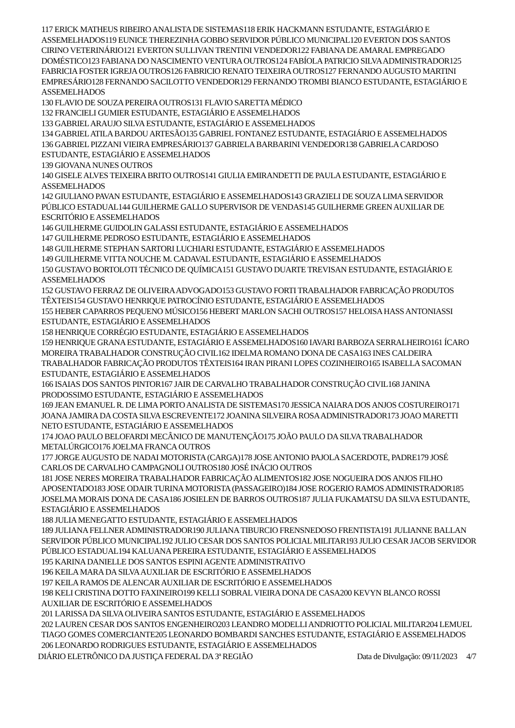117 ERICK MATHEUS RIBEIRO ANALISTA DE SISTEMAS118 ERIK HACKMANN ESTUDANTE, ESTAGIÁRIO E ASSEMELHADOS119 EUNICE THEREZINHA GOBBO SERVIDOR PÚBLICO MUNICIPAL120 EVERTON DOS SANTOS CIRINO VETERINÁRIO121 EVERTON SULLIVAN TRENTINI VENDEDOR122 FABIANA DE AMARAL EMPREGADO DOMÉSTICO123 FABIANA DO NASCIMENTO VENTURA OUTROS124 FABÍOLA PATRICIO SILVA ADMINISTRADOR125 FABRICIA FOSTER IGREJA OUTROS126 FABRICIO RENATO TEIXEIRA OUTROS127 FERNANDO AUGUSTO MARTINI EMPRESÁRIO128 FERNANDO SACILOTTO VENDEDOR129 FERNANDO TROMBI BIANCO ESTUDANTE, ESTAGIÁRIO E ASSEMELHADOS
130 FLAVIO DE SOUZA PEREIRA OUTROS131 FLAVIO SARETTA MÉDICO
132 FRANCIELI GUMIER ESTUDANTE, ESTAGIÁRIO E ASSEMELHADOS
133 GABRIEL ARAUJO SILVA ESTUDANTE, ESTAGIÁRIO E ASSEMELHADOS
134 GABRIEL ATILA BARDOU ARTESÃO135 GABRIEL FONTANEZ ESTUDANTE, ESTAGIÁRIO E ASSEMELHADOS
136 GABRIEL PIZZANI VIEIRA EMPRESÁRIO137 GABRIELA BARBARINI VENDEDOR138 GABRIELA CARDOSO ESTUDANTE, ESTAGIÁRIO E ASSEMELHADOS
139 GIOVANA NUNES OUTROS
140 GISELE ALVES TEIXEIRA BRITO OUTROS141 GIULIA EMIRANDETTI DE PAULA ESTUDANTE, ESTAGIÁRIO E ASSEMELHADOS
142 GIULIANO PAVAN ESTUDANTE, ESTAGIÁRIO E ASSEMELHADOS143 GRAZIELI DE SOUZA LIMA SERVIDOR PÚBLICO ESTADUAL144 GUILHERME GALLO SUPERVISOR DE VENDAS145 GUILHERME GREEN AUXILIAR DE ESCRITÓRIO E ASSEMELHADOS
146 GUILHERME GUIDOLIN GALASSI ESTUDANTE, ESTAGIÁRIO E ASSEMELHADOS
147 GUILHERME PEDROSO ESTUDANTE, ESTAGIÁRIO E ASSEMELHADOS
148 GUILHERME STEPHAN SARTORI LUCHIARI ESTUDANTE, ESTAGIÁRIO E ASSEMELHADOS
149 GUILHERME VITTA NOUCHE M. CADAVAL ESTUDANTE, ESTAGIÁRIO E ASSEMELHADOS
150 GUSTAVO BORTOLOTI TÉCNICO DE QUÍMICA151 GUSTAVO DUARTE TREVISAN ESTUDANTE, ESTAGIÁRIO E ASSEMELHADOS
152 GUSTAVO FERRAZ DE OLIVEIRA ADVOGADO153 GUSTAVO FORTI TRABALHADOR FABRICAÇÃO PRODUTOS TÊXTEIS154 GUSTAVO HENRIQUE PATROCÍNIO ESTUDANTE, ESTAGIÁRIO E ASSEMELHADOS
155 HEBER CAPARROS PEQUENO MÚSICO156 HEBERT MARLON SACHI OUTROS157 HELOISA HASS ANTONIASSI ESTUDANTE, ESTAGIÁRIO E ASSEMELHADOS
158 HENRIQUE CORRÉGIO ESTUDANTE, ESTAGIÁRIO E ASSEMELHADOS
159 HENRIQUE GRANA ESTUDANTE, ESTAGIÁRIO E ASSEMELHADOS160 IAVARI BARBOZA SERRALHEIRO161 ÍCARO MOREIRA TRABALHADOR CONSTRUÇÃO CIVIL162 IDELMA ROMANO DONA DE CASA163 INES CALDEIRA TRABALHADOR FABRICAÇÃO PRODUTOS TÊXTEIS164 IRAN PIRANI LOPES COZINHEIRO165 ISABELLA SACOMAN ESTUDANTE, ESTAGIÁRIO E ASSEMELHADOS
166 ISAIAS DOS SANTOS PINTOR167 JAIR DE CARVALHO TRABALHADOR CONSTRUÇÃO CIVIL168 JANINA PRODOSSIMO ESTUDANTE, ESTAGIÁRIO E ASSEMELHADOS
169 JEAN EMANUEL R. DE LIMA PORTO ANALISTA DE SISTEMAS170 JESSICA NAIARA DOS ANJOS COSTUREIRO171 JOANA JAMIRA DA COSTA SILVA ESCREVENTE172 JOANINA SILVEIRA ROSA ADMINISTRADOR173 JOAO MARETTI NETO ESTUDANTE, ESTAGIÁRIO E ASSEMELHADOS
174 JOAO PAULO BELOFARDI MECÂNICO DE MANUTENÇÃO175 JOÃO PAULO DA SILVA TRABALHADOR METALÚRGICO176 JOELMA FRANCA OUTROS
177 JORGE AUGUSTO DE NADAI MOTORISTA (CARGA)178 JOSE ANTONIO PAJOLA SACERDOTE, PADRE179 JOSÉ CARLOS DE CARVALHO CAMPAGNOLI OUTROS180 JOSÉ INÁCIO OUTROS
181 JOSE NERES MOREIRA TRABALHADOR FABRICAÇÃO ALIMENTOS182 JOSE NOGUEIRA DOS ANJOS FILHO APOSENTADO183 JOSE ODAIR TURINA MOTORISTA (PASSAGEIRO)184 JOSE ROGERIO RAMOS ADMINISTRADOR185 JOSELMA MORAIS DONA DE CASA186 JOSIELEN DE BARROS OUTROS187 JULIA FUKAMATSU DA SILVA ESTUDANTE, ESTAGIÁRIO E ASSEMELHADOS
188 JULIA MENEGATTO ESTUDANTE, ESTAGIÁRIO E ASSEMELHADOS
189 JULIANA FELLNER ADMINISTRADOR190 JULIANA TIBURCIO FRENSNEDOSO FRENTISTA191 JULIANNE BALLAN SERVIDOR PÚBLICO MUNICIPAL192 JULIO CESAR DOS SANTOS POLICIAL MILITAR193 JULIO CESAR JACOB SERVIDOR PÚBLICO ESTADUAL194 KALUANA PEREIRA ESTUDANTE, ESTAGIÁRIO E ASSEMELHADOS
195 KARINA DANIELLE DOS SANTOS ESPINI AGENTE ADMINISTRATIVO
196 KEILA MARA DA SILVA AUXILIAR DE ESCRITÓRIO E ASSEMELHADOS
197 KEILA RAMOS DE ALENCAR AUXILIAR DE ESCRITÓRIO E ASSEMELHADOS
198 KELI CRISTINA DOTTO FAXINEIRO199 KELLI SOBRAL VIEIRA DONA DE CASA200 KEVYN BLANCO ROSSI AUXILIAR DE ESCRITÓRIO E ASSEMELHADOS
201 LARISSA DA SILVA OLIVEIRA SANTOS ESTUDANTE, ESTAGIÁRIO E ASSEMELHADOS
202 LAUREN CESAR DOS SANTOS ENGENHEIRO203 LEANDRO MODELLI ANDRIOTTO POLICIAL MILITAR204 LEMUEL TIAGO GOMES COMERCIANTE205 LEONARDO BOMBARDI SANCHES ESTUDANTE, ESTAGIÁRIO E ASSEMELHADOS
206 LEONARDO RODRIGUES ESTUDANTE, ESTAGIÁRIO E ASSEMELHADOS
DIÁRIO ELETRÔNICO DA JUSTIÇA FEDERAL DA 3ª REGIÃO Data de Divulgação: 09/11/2023 4/7